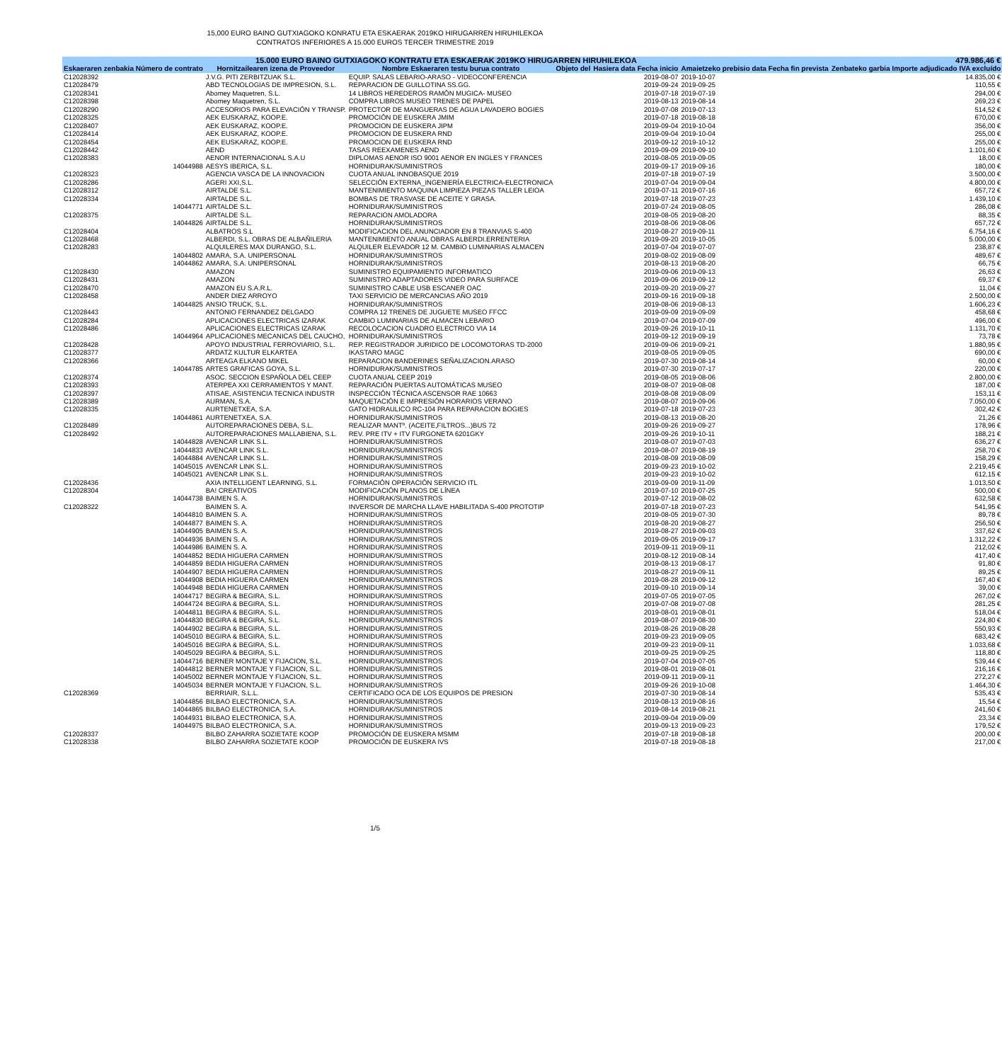15,000 EURO BAINO GUTXIAGOKO KONRATU ETA ESKAERAK 2019KO HIRUGARREN HIRUHILEKOA
CONTRATOS INFERIORES A 15.000 EUROS TERCER TRIMESTRE 2019
| 15.000 EURO BAINO GUTXIAGOKO KONTRATU ETA ESKAERAK 2019KO HIRUGARREN HIRUHILEKOA | | | | | | 479.986,46 € |
| --- | --- | --- | --- | --- | --- | --- |
| Eskaeraren zenbakia Número de contrato | Hornitzailearen izena de Proveedor | Nombre Eskaeraren testu burua contrato | Objeto del | Hasiera data Fecha inicio | Amaietzeko prebisio data Fecha fin prevista | Zenbateko garbia Importe adjudicado IVA excluído |
| C12028392 | J.V.G. PITI ZERBITZUAK S.L. | EQUIP. SALAS LEBARIO-ARASO - VIDEOCONFERENCIA | | 2019-08-07 | 2019-10-07 | 14.835,00 € |
| C12028479 | ABD TECNOLOGIAS DE IMPRESION, S.L. | REPARACION DE GUILLOTINA SS.GG. | | 2019-09-24 | 2019-09-25 | 110,55 € |
| C12028341 | Abomey Maquetren, S.L. | 14 LIBROS HEREDEROS RAMÓN MUGICA- MUSEO | | 2019-07-18 | 2019-07-19 | 294,00 € |
| C12028398 | Abomey Maquetren, S.L. | COMPRA LIBROS MUSEO TRENES DE PAPEL | | 2019-08-13 | 2019-08-14 | 269,23 € |
| C12028290 | ACCESORIOS PARA ELEVACIÓN Y TRANSP. | PROTECTOR DE MANGUERAS DE AGUA LAVADERO BOGIES | | 2019-07-08 | 2019-07-13 | 514,52 € |
| C12028325 | AEK EUSKARAZ, KOOP.E. | PROMOCIÓN DE EUSKERA JMIM | | 2019-07-18 | 2019-08-18 | 670,00 € |
| C12028407 | AEK EUSKARAZ, KOOP.E. | PROMOCION DE EUSKERA JIPM | | 2019-09-04 | 2019-10-04 | 356,00 € |
| C12028414 | AEK EUSKARAZ, KOOP.E. | PROMOCION DE EUSKERA RND | | 2019-09-04 | 2019-10-04 | 255,00 € |
| C12028454 | AEK EUSKARAZ, KOOP.E. | PROMOCION DE EUSKERA RND | | 2019-09-12 | 2019-10-12 | 255,00 € |
| C12028442 | AEND | TASAS REEXAMENES AEND | | 2019-09-09 | 2019-09-10 | 1.101,60 € |
| C12028383 | AENOR INTERNACIONAL S.A.U | DIPLOMAS AENOR ISO 9001 AENOR EN INGLES Y FRANCES | | 2019-08-05 | 2019-09-05 | 18,00 € |
| 14044988 | AESYS IBERICA, S.L. | HORNIDURAK/SUMINISTROS | | 2019-09-17 | 2019-09-16 | 180,00 € |
| C12028323 | AGENCIA VASCA DE LA INNOVACION | CUOTA ANUAL INNOBASQUE 2019 | | 2019-07-18 | 2019-07-19 | 3.500,00 € |
| C12028286 | AGERI XXI,S.L. | SELECCIÓN EXTERNA_INGENIERÍA ELECTRICA-ELECTRONICA | | 2019-07-04 | 2019-09-04 | 4.800,00 € |
| C12028312 | AIRTALDE S.L. | MANTENIMIENTO MAQUINA LIMPIEZA PIEZAS TALLER LEIOA | | 2019-07-11 | 2019-07-16 | 657,72 € |
| C12028334 | AIRTALDE S.L. | BOMBAS DE TRASVASE DE ACEITE Y GRASA. | | 2019-07-18 | 2019-07-23 | 1.439,10 € |
| 14044771 | AIRTALDE S.L. | HORNIDURAK/SUMINISTROS | | 2019-07-24 | 2019-08-05 | 286,08 € |
| C12028375 | AIRTALDE S.L. | REPARACION AMOLADORA | | 2019-08-05 | 2019-08-20 | 88,35 € |
| 14044826 | AIRTALDE S.L. | HORNIDURAK/SUMINISTROS | | 2019-08-06 | 2019-08-06 | 657,72 € |
| C12028404 | ALBATROS S.L | MODIFICACION DEL ANUNCIADOR EN 8 TRANVIAS S-400 | | 2019-08-27 | 2019-09-11 | 6.754,16 € |
| C12028468 | ALBERDI, S.L. OBRAS DE ALBAÑILERIA | MANTENIMIENTO ANUAL OBRAS ALBERDI.ERRENTERIA | | 2019-09-20 | 2019-10-05 | 5.000,00 € |
| C12028283 | ALQUILERES MAX DURANGO, S.L. | ALQUILER ELEVADOR 12 M. CAMBIO LUMINARIAS ALMACEN | | 2019-07-04 | 2019-07-07 | 238,87 € |
| 14044802 | AMARA, S.A. UNIPERSONAL | HORNIDURAK/SUMINISTROS | | 2019-08-02 | 2019-08-09 | 489,67 € |
| 14044862 | AMARA, S.A. UNIPERSONAL | HORNIDURAK/SUMINISTROS | | 2019-08-13 | 2019-08-20 | 66,75 € |
| C12028430 | AMAZON | SUMINISTRO EQUIPAMIENTO INFORMATICO | | 2019-09-06 | 2019-09-13 | 26,63 € |
| C12028431 | AMAZON | SUMINISTRO ADAPTADORES VIDEO PARA SURFACE | | 2019-09-06 | 2019-09-12 | 69,37 € |
| C12028470 | AMAZON EU S.A.R.L. | SUMINISTRO CABLE USB ESCANER OAC | | 2019-09-20 | 2019-09-27 | 11,04 € |
| C12028458 | ANDER DIEZ ARROYO | TAXI SERVICIO DE MERCANCIAS AÑO 2019 | | 2019-09-16 | 2019-09-18 | 2.500,00 € |
| 14044825 | ANSIO TRUCK, S.L. | HORNIDURAK/SUMINISTROS | | 2019-08-06 | 2019-08-13 | 1.606,23 € |
| C12028443 | ANTONIO FERNANDEZ DELGADO | COMPRA 12 TRENES DE JUGUETE MUSEO FFCC | | 2019-09-09 | 2019-09-09 | 458,68 € |
| C12028284 | APLICACIONES ELECTRICAS IZARAK | CAMBIO LUMINARIAS DE ALMACEN LEBARIO | | 2019-07-04 | 2019-07-09 | 496,00 € |
| C12028486 | APLICACIONES ELECTRICAS IZARAK | RECOLOCACION CUADRO ELECTRICO VIA 14 | | 2019-09-26 | 2019-10-11 | 1.131,70 € |
| 14044964 | APLICACIONES MECANICAS DEL CAUCHO, | HORNIDURAK/SUMINISTROS | | 2019-09-12 | 2019-09-19 | 73,78 € |
| C12028428 | APOYO INDUSTRIAL FERROVIARIO, S.L. | REP. REGISTRADOR JURIDICO DE LOCOMOTORAS TD-2000 | | 2019-09-06 | 2019-09-21 | 1.880,95 € |
| C12028377 | ARDATZ KULTUR ELKARTEA | IKASTARO MAGC | | 2019-08-05 | 2019-09-05 | 690,00 € |
| C12028366 | ARTEAGA ELKANO MIKEL | REPARACION BANDERINES SEÑALIZACION.ARASO | | 2019-07-30 | 2019-08-14 | 60,00 € |
| 14044785 | ARTES GRAFICAS GOYA, S.L. | HORNIDURAK/SUMINISTROS | | 2019-07-30 | 2019-07-17 | 220,00 € |
| C12028374 | ASOC. SECCION ESPAÑOLA DEL CEEP | CUOTA ANUAL CEEP 2019 | | 2019-08-05 | 2019-08-06 | 2.800,00 € |
| C12028393 | ATERPEA XXI CERRAMIENTOS Y MANT. | REPARACIÓN PUERTAS AUTOMÁTICAS MUSEO | | 2019-08-07 | 2019-08-08 | 187,00 € |
| C12028397 | ATISAE, ASISTENCIA TECNICA INDUSTR | INSPECCIÓN TÉCNICA ASCENSOR RAE 10663 | | 2019-08-08 | 2019-08-09 | 153,11 € |
| C12028389 | AURMAN, S.A. | MAQUETACIÓN E IMPRESIÓN HORARIOS VERANO | | 2019-08-07 | 2019-09-06 | 7.050,00 € |
| C12028335 | AURTENETXEA, S.A. | GATO HIDRAULICO RC-104 PARA REPARACION BOGIES | | 2019-07-18 | 2019-07-23 | 302,42 € |
| 14044861 | AURTENETXEA, S.A. | HORNIDURAK/SUMINISTROS | | 2019-08-13 | 2019-08-20 | 21,26 € |
| C12028489 | AUTOREPARACIONES DEBA, S.L. | REALIZAR MANTº. (ACEITE,FILTROS...)BUS 72 | | 2019-09-26 | 2019-09-27 | 178,96 € |
| C12028492 | AUTOREPARACIONES MALLABIENA, S.L. | REV. PRE ITV + ITV FURGONETA 6201GKY | | 2019-09-26 | 2019-10-11 | 188,21 € |
| 14044828 | AVENCAR LINK S.L. | HORNIDURAK/SUMINISTROS | | 2019-08-07 | 2019-07-03 | 636,27 € |
| 14044833 | AVENCAR LINK S.L. | HORNIDURAK/SUMINISTROS | | 2019-08-07 | 2019-08-19 | 258,70 € |
| 14044884 | AVENCAR LINK S.L. | HORNIDURAK/SUMINISTROS | | 2019-08-09 | 2019-08-09 | 158,29 € |
| 14045015 | AVENCAR LINK S.L. | HORNIDURAK/SUMINISTROS | | 2019-09-23 | 2019-10-02 | 2.219,45 € |
| 14045021 | AVENCAR LINK S.L. | HORNIDURAK/SUMINISTROS | | 2019-09-23 | 2019-10-02 | 612,15 € |
| C12028436 | AXIA INTELLIGENT LEARNING, S.L. | FORMACIÓN OPERACIÓN SERVICIO ITL | | 2019-09-09 | 2019-11-09 | 1.013,50 € |
| C12028304 | BA! CREATIVOS | MODIFICACIÓN PLANOS DE LÍNEA | | 2019-07-10 | 2019-07-25 | 500,00 € |
| 14044738 | BAIMEN S. A. | HORNIDURAK/SUMINISTROS | | 2019-07-12 | 2019-08-02 | 632,58 € |
| C12028322 | BAIMEN S. A. | INVERSOR DE MARCHA LLAVE HABILITADA S-400 PROTOTIP | | 2019-07-18 | 2019-07-23 | 541,95 € |
| 14044810 | BAIMEN S. A. | HORNIDURAK/SUMINISTROS | | 2019-08-05 | 2019-07-30 | 89,78 € |
| 14044877 | BAIMEN S. A. | HORNIDURAK/SUMINISTROS | | 2019-08-20 | 2019-08-27 | 256,50 € |
| 14044905 | BAIMEN S. A. | HORNIDURAK/SUMINISTROS | | 2019-08-27 | 2019-09-03 | 337,62 € |
| 14044936 | BAIMEN S. A. | HORNIDURAK/SUMINISTROS | | 2019-09-05 | 2019-09-17 | 1.312,22 € |
| 14044986 | BAIMEN S. A. | HORNIDURAK/SUMINISTROS | | 2019-09-11 | 2019-09-11 | 212,02 € |
| 14044852 | BEDIA HIGUERA CARMEN | HORNIDURAK/SUMINISTROS | | 2019-08-12 | 2019-08-14 | 417,40 € |
| 14044859 | BEDIA HIGUERA CARMEN | HORNIDURAK/SUMINISTROS | | 2019-08-13 | 2019-08-17 | 91,80 € |
| 14044907 | BEDIA HIGUERA CARMEN | HORNIDURAK/SUMINISTROS | | 2019-08-27 | 2019-09-11 | 89,25 € |
| 14044908 | BEDIA HIGUERA CARMEN | HORNIDURAK/SUMINISTROS | | 2019-08-28 | 2019-09-12 | 167,40 € |
| 14044948 | BEDIA HIGUERA CARMEN | HORNIDURAK/SUMINISTROS | | 2019-09-10 | 2019-09-14 | 39,00 € |
| 14044717 | BEGIRA & BEGIRA, S.L. | HORNIDURAK/SUMINISTROS | | 2019-07-05 | 2019-07-05 | 267,02 € |
| 14044724 | BEGIRA & BEGIRA, S.L. | HORNIDURAK/SUMINISTROS | | 2019-07-08 | 2019-07-08 | 281,25 € |
| 14044811 | BEGIRA & BEGIRA, S.L. | HORNIDURAK/SUMINISTROS | | 2019-08-01 | 2019-08-01 | 518,04 € |
| 14044830 | BEGIRA & BEGIRA, S.L. | HORNIDURAK/SUMINISTROS | | 2019-08-07 | 2019-08-30 | 224,80 € |
| 14044902 | BEGIRA & BEGIRA, S.L. | HORNIDURAK/SUMINISTROS | | 2019-08-26 | 2019-08-28 | 550,93 € |
| 14045010 | BEGIRA & BEGIRA, S.L. | HORNIDURAK/SUMINISTROS | | 2019-09-23 | 2019-09-05 | 683,42 € |
| 14045016 | BEGIRA & BEGIRA, S.L. | HORNIDURAK/SUMINISTROS | | 2019-09-23 | 2019-09-11 | 1.033,68 € |
| 14045029 | BEGIRA & BEGIRA, S.L. | HORNIDURAK/SUMINISTROS | | 2019-09-25 | 2019-09-25 | 118,80 € |
| 14044716 | BERNER MONTAJE Y FIJACION, S.L. | HORNIDURAK/SUMINISTROS | | 2019-07-04 | 2019-07-05 | 539,44 € |
| 14044812 | BERNER MONTAJE Y FIJACION, S.L. | HORNIDURAK/SUMINISTROS | | 2019-08-01 | 2019-08-01 | 216,16 € |
| 14045002 | BERNER MONTAJE Y FIJACION, S.L. | HORNIDURAK/SUMINISTROS | | 2019-09-11 | 2019-09-11 | 272,27 € |
| 14045034 | BERNER MONTAJE Y FIJACION, S.L. | HORNIDURAK/SUMINISTROS | | 2019-09-26 | 2019-10-08 | 1.464,30 € |
| C12028369 | BERRIAIR, S.L.L. | CERTIFICADO OCA DE LOS EQUIPOS DE PRESION | | 2019-07-30 | 2019-08-14 | 535,43 € |
| 14044856 | BILBAO ELECTRONICA, S.A. | HORNIDURAK/SUMINISTROS | | 2019-08-13 | 2019-08-16 | 15,54 € |
| 14044865 | BILBAO ELECTRONICA, S.A. | HORNIDURAK/SUMINISTROS | | 2019-08-14 | 2019-08-21 | 241,60 € |
| 14044931 | BILBAO ELECTRONICA, S.A. | HORNIDURAK/SUMINISTROS | | 2019-09-04 | 2019-09-09 | 23,34 € |
| 14044975 | BILBAO ELECTRONICA, S.A. | HORNIDURAK/SUMINISTROS | | 2019-09-13 | 2019-09-23 | 179,52 € |
| C12028337 | BILBO ZAHARRA SOZIETATE KOOP | PROMOCIÓN DE EUSKERA MSMM | | 2019-07-18 | 2019-08-18 | 200,00 € |
| C12028338 | BILBO ZAHARRA SOZIETATE KOOP | PROMOCIÓN DE EUSKERA IVS | | 2019-07-18 | 2019-08-18 | 217,00 € |
1/5